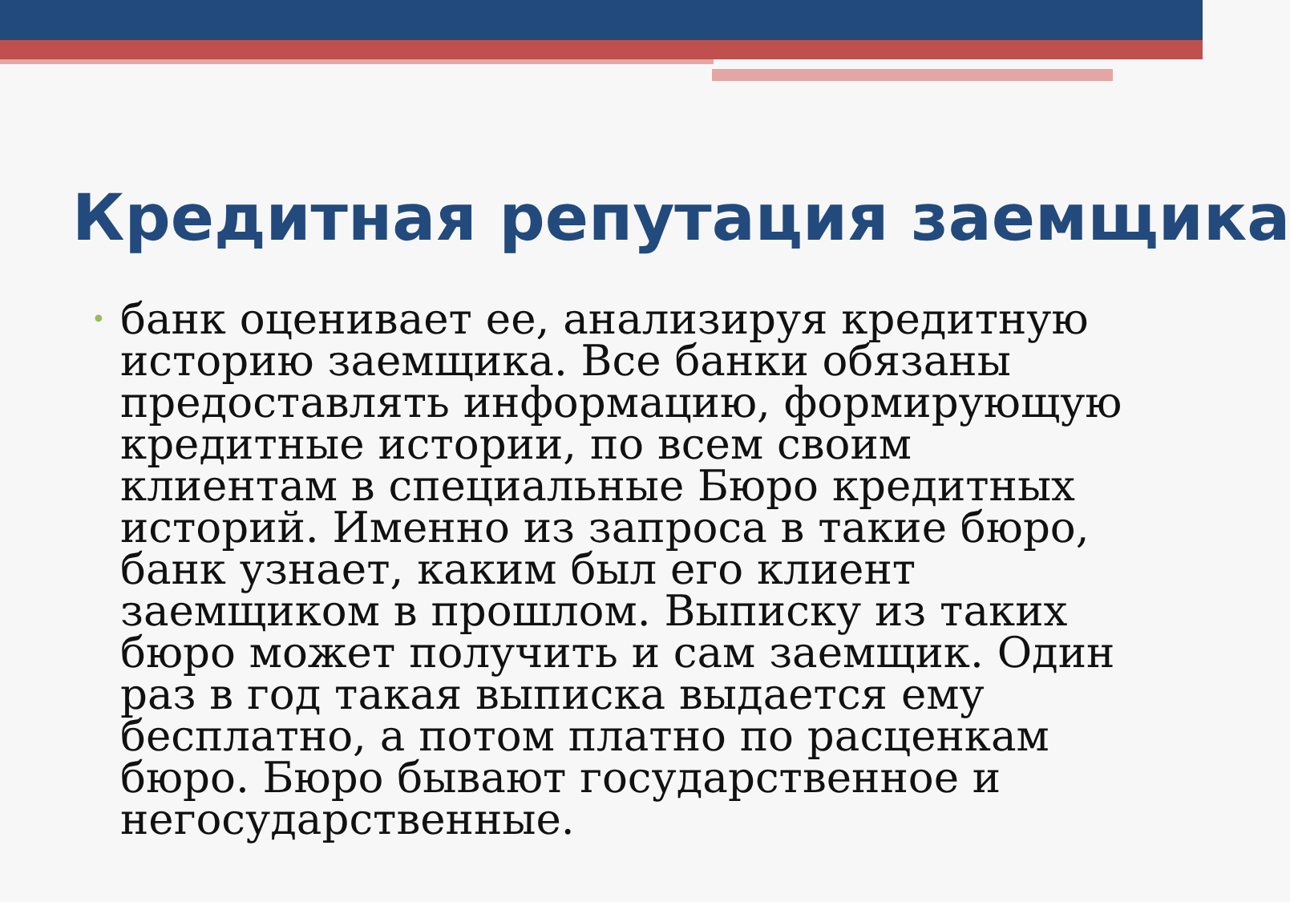Кредитная репутация заемщика
• банк оценивает ее, анализируя кредитную историю заемщика. Все банки обязаны предоставлять информацию, формирующую кредитные истории, по всем своим клиентам в специальные Бюро кредитных историй. Именно из запроса в такие бюро, банк узнает, каким был его клиент заемщиком в прошлом. Выписку из таких бюро может получить и сам заемщик. Один раз в год такая выписка выдается ему бесплатно, а потом платно по расценкам бюро. Бюро бывают государственное и негосударственные.